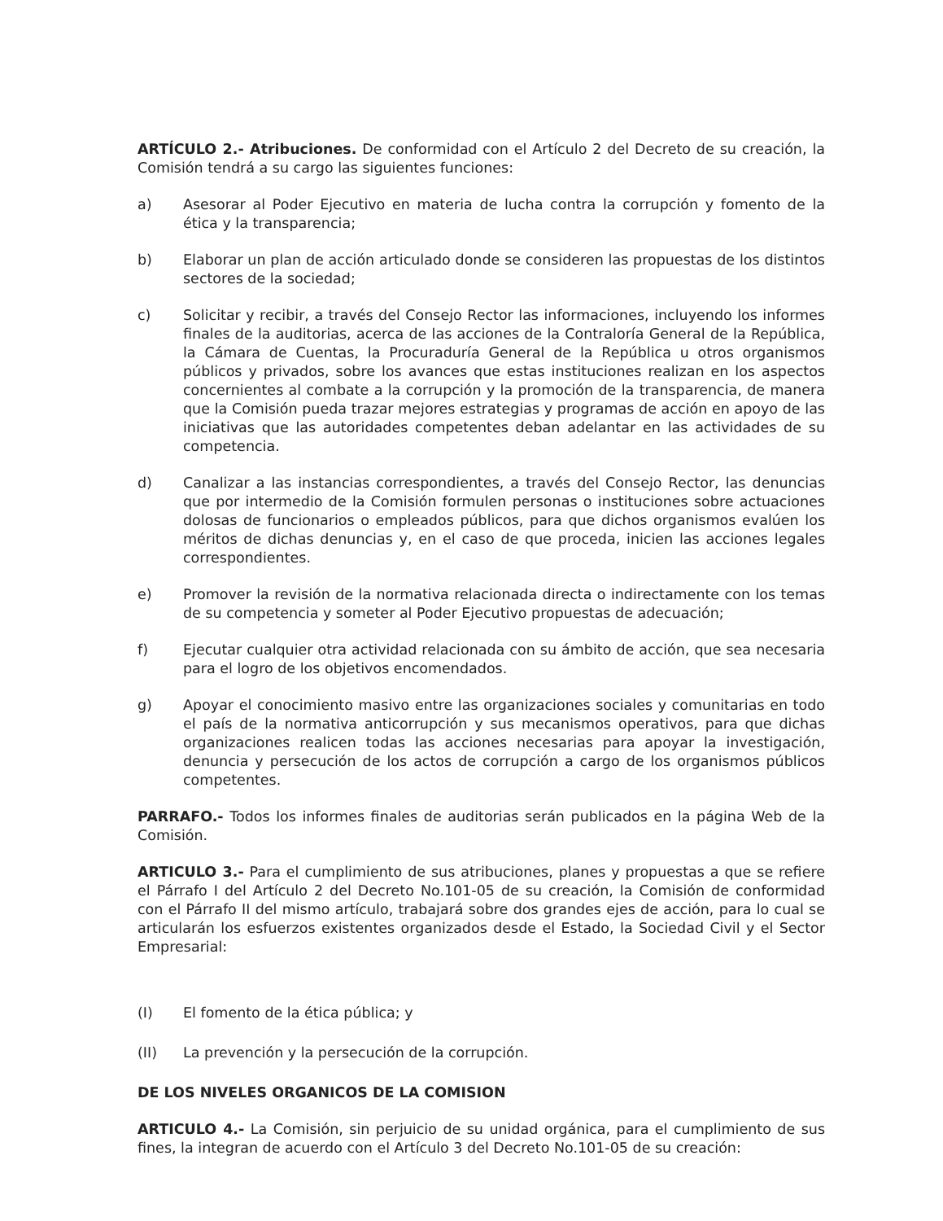ARTÍCULO 2.- Atribuciones. De conformidad con el Artículo 2 del Decreto de su creación, la Comisión tendrá a su cargo las siguientes funciones:
a) Asesorar al Poder Ejecutivo en materia de lucha contra la corrupción y fomento de la ética y la transparencia;
b) Elaborar un plan de acción articulado donde se consideren las propuestas de los distintos sectores de la sociedad;
c) Solicitar y recibir, a través del Consejo Rector las informaciones, incluyendo los informes finales de la auditorias, acerca de las acciones de la Contraloría General de la República, la Cámara de Cuentas, la Procuraduría General de la República u otros organismos públicos y privados, sobre los avances que estas instituciones realizan en los aspectos concernientes al combate a la corrupción y la promoción de la transparencia, de manera que la Comisión pueda trazar mejores estrategias y programas de acción en apoyo de las iniciativas que las autoridades competentes deban adelantar en las actividades de su competencia.
d) Canalizar a las instancias correspondientes, a través del Consejo Rector, las denuncias que por intermedio de la Comisión formulen personas o instituciones sobre actuaciones dolosas de funcionarios o empleados públicos, para que dichos organismos evalúen los méritos de dichas denuncias y, en el caso de que proceda, inicien las acciones legales correspondientes.
e) Promover la revisión de la normativa relacionada directa o indirectamente con los temas de su competencia y someter al Poder Ejecutivo propuestas de adecuación;
f) Ejecutar cualquier otra actividad relacionada con su ámbito de acción, que sea necesaria para el logro de los objetivos encomendados.
g) Apoyar el conocimiento masivo entre las organizaciones sociales y comunitarias en todo el país de la normativa anticorrupción y sus mecanismos operativos, para que dichas organizaciones realicen todas las acciones necesarias para apoyar la investigación, denuncia y persecución de los actos de corrupción a cargo de los organismos públicos competentes.
PARRAFO.- Todos los informes finales de auditorias serán publicados en la página Web de la Comisión.
ARTICULO 3.- Para el cumplimiento de sus atribuciones, planes y propuestas a que se refiere el Párrafo I del Artículo 2 del Decreto No.101-05 de su creación, la Comisión de conformidad con el Párrafo II del mismo artículo, trabajará sobre dos grandes ejes de acción, para lo cual se articularán los esfuerzos existentes organizados desde el Estado, la Sociedad Civil y el Sector Empresarial:
(I) El fomento de la ética pública; y
(II) La prevención y la persecución de la corrupción.
DE LOS NIVELES ORGANICOS DE LA COMISION
ARTICULO 4.- La Comisión, sin perjuicio de su unidad orgánica, para el cumplimiento de sus fines, la integran de acuerdo con el Artículo 3 del Decreto No.101-05 de su creación: